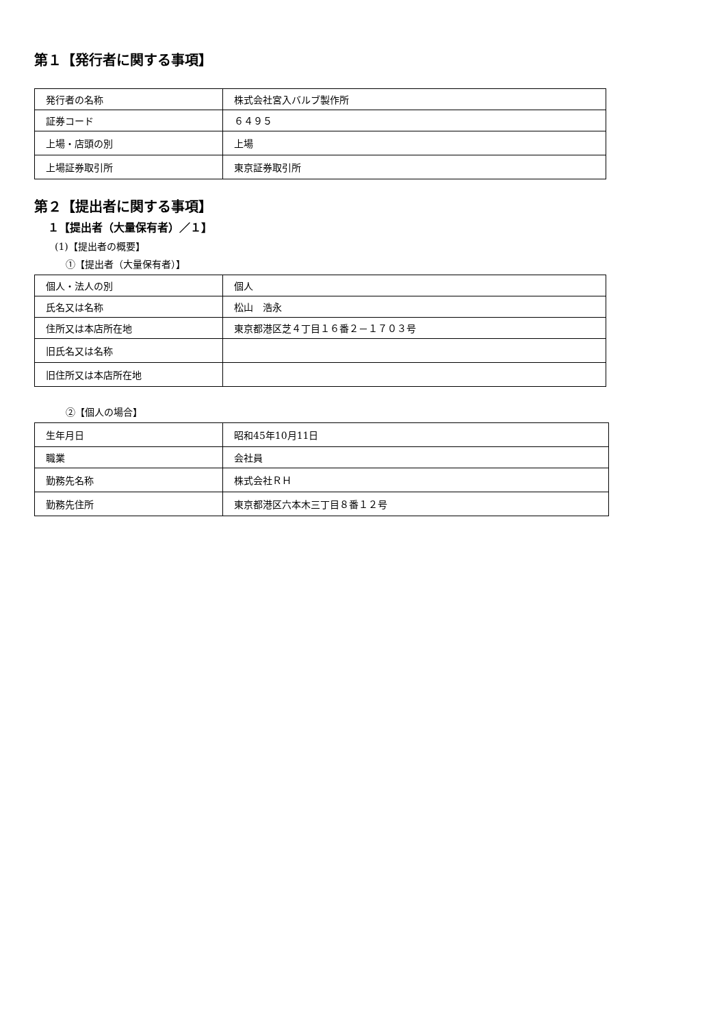第１【発行者に関する事項】
| 発行者の名称 | 株式会社宮入バルブ製作所 |
| 証券コード | ６４９５ |
| 上場・店頭の別 | 上場 |
| 上場証券取引所 | 東京証券取引所 |
第２【提出者に関する事項】
１【提出者（大量保有者）／１】
(1)【提出者の概要】
①【提出者（大量保有者）】
| 個人・法人の別 | 個人 |
| 氏名又は名称 | 松山 浩永 |
| 住所又は本店所在地 | 東京都港区芝４丁目１６番２－１７０３号 |
| 旧氏名又は名称 | |
| 旧住所又は本店所在地 | |
②【個人の場合】
| 生年月日 | 昭和45年10月11日 |
| 職業 | 会社員 |
| 勤務先名称 | 株式会社ＲＨ |
| 勤務先住所 | 東京都港区六本木三丁目８番１２号 |